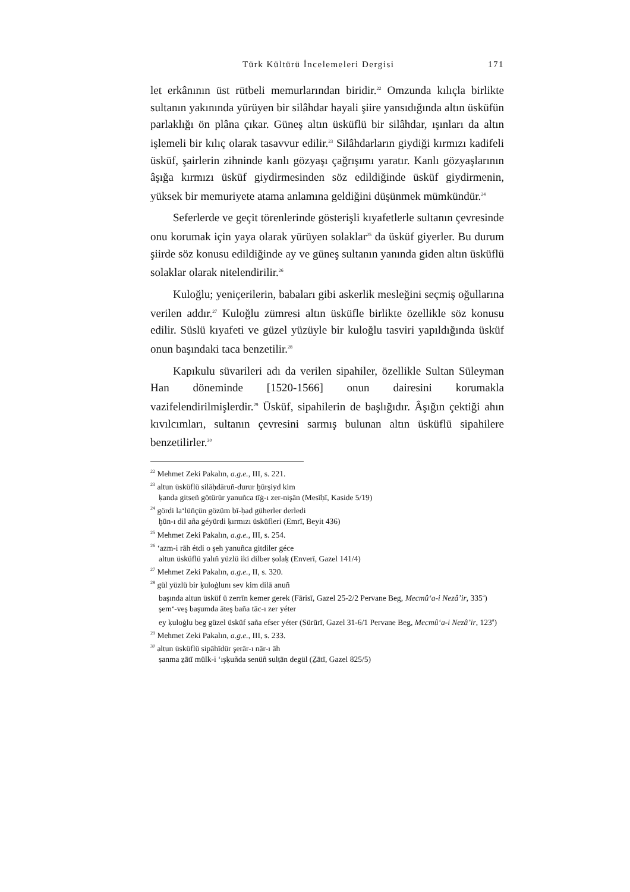Türk Kültürü İncelemeleri Dergisi 171
let erkânının üst rütbeli memurlarından biridir.<sup>22</sup> Omzunda kılıçla birlikte sultanın yakınında yürüyen bir silâhdar hayali şiire yansıdığında altın üsküfün parlaklığı ön plâna çıkar. Güneş altın üsküflü bir silâhdar, ışınları da altın işlemeli bir kılıç olarak tasavvur edilir.<sup>23</sup> Silâhdarların giydiği kırmızı kadifeli üsküf, şairlerin zihninde kanlı gözyaşı çağrışımı yaratır. Kanlı gözyaşlarının âşığa kırmızı üsküf giydirmesinden söz edildiğinde üsküf giydirmenin, yüksek bir memuriyete atama anlamına geldiğini düşünmek mümkündür.<sup>24</sup>
Seferlerde ve geçit törenlerinde gösterişli kıyafetlerle sultanın çevresinde onu korumak için yaya olarak yürüyen solaklar<sup>25</sup> da üsküf giyerler. Bu durum şiirde söz konusu edildiğinde ay ve güneş sultanın yanında giden altın üsküflü solaklar olarak nitelendirilir.<sup>26</sup>
Kuloğlu; yeniçerilerin, babaları gibi askerlik mesleğini seçmiş oğullarına verilen addır.<sup>27</sup> Kuloğlu zümresi altın üsküfle birlikte özellikle söz konusu edilir. Süslü kıyafeti ve güzel yüzüyle bir kuloğlu tasviri yapıldığında üsküf onun başındaki taca benzetilir.<sup>28</sup>
Kapıkulu süvarileri adı da verilen sipahiler, özellikle Sultan Süleyman Han döneminde [1520-1566] onun dairesini korumakla vazifelendirilmişlerdir.<sup>29</sup> Üsküf, sipahilerin de başlığıdır. Âşığın çektiği ahın kıvılcımları, sultanın çevresini sarmış bulunan altın üsküflü sipahilere benzetilirler.<sup>30</sup>
<sup>22</sup> Mehmet Zeki Pakalın, a.g.e., III, s. 221.
<sup>23</sup> altun üsküflü silāḥdāruñ-durur ḫūrşiyd kim
ḳanda gitseñ götürür yanuñca tīġ-ı zer-nişān (Mesīḥī, Kaside 5/19)
<sup>24</sup> gördi la‘lüñçün gözüm bī-ḥad güherler derledi
ḫūn-ı dil aña géyürdi ḳırmızı üsküfleri (Emrī, Beyit 436)
<sup>25</sup> Mehmet Zeki Pakalın, a.g.e., III, s. 254.
<sup>26</sup> ‘azm-i rāh étdi o şeh yanuñca gitdiler géce
altun üsküflü yalıñ yüzlü iki dilber ṣolaḳ (Enverī, Gazel 141/4)
<sup>27</sup> Mehmet Zeki Pakalın, a.g.e., II, s. 320.
<sup>28</sup> gül yüzlü bir ḳuloġlunı sev kim dilā anuñ
başında altun üsküf ü zerrīn kemer gerek (Fārisī, Gazel 25-2/2 Pervane Beg, Mecmû‘a-i Nezâ’ir, 335<sup>a</sup>)
şem‘-veş başumda āteş baña tāc-ı zer yéter
ey ḳuloġlu beg güzel üsküf saña efser yéter (Sürūrī, Gazel 31-6/1 Pervane Beg, Mecmû‘a-i Nezâ’ir, 123<sup>a</sup>)
<sup>29</sup> Mehmet Zeki Pakalın, a.g.e., III, s. 233.
<sup>30</sup> altun üsküflü sipāhīdür şerār-ı nār-ı āh
ṣanma ẕātī mülk-i ‘ışḳuñda senüñ sulṭān degül (Ẕātī, Gazel 825/5)